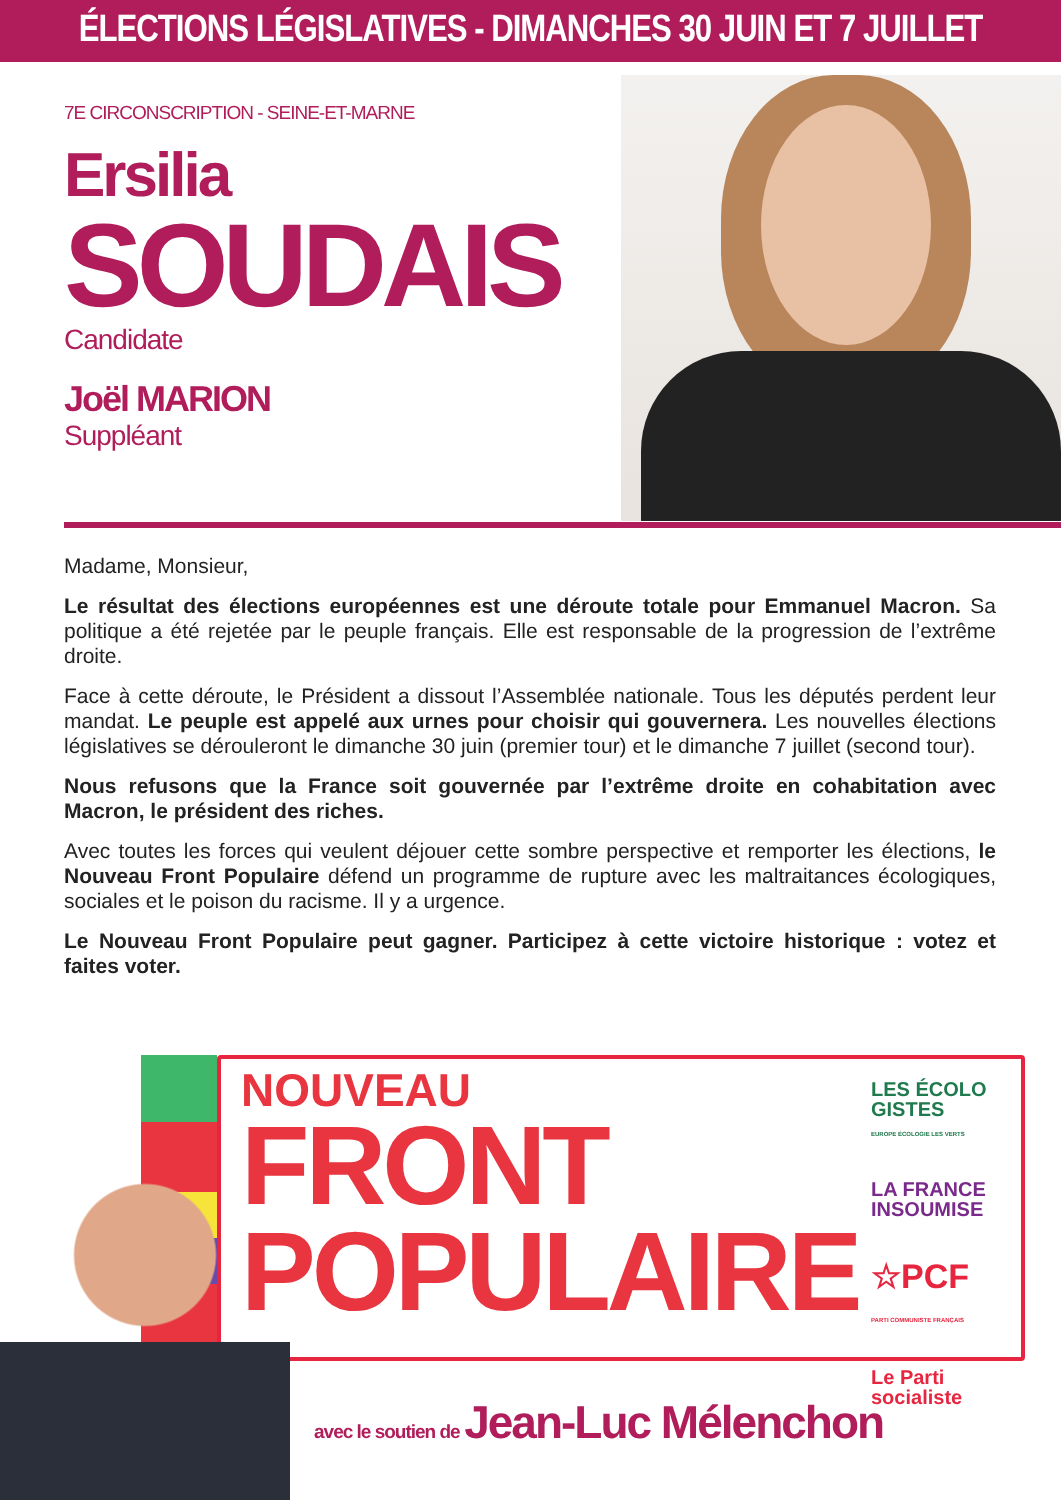ÉLECTIONS LÉGISLATIVES - DIMANCHES 30 JUIN ET 7 JUILLET
7E CIRCONSCRIPTION - SEINE-ET-MARNE
Ersilia
SOUDAIS
Candidate
Joël MARION
Suppléant
Madame, Monsieur,
Le résultat des élections européennes est une déroute totale pour Emmanuel Macron. Sa politique a été rejetée par le peuple français. Elle est responsable de la progression de l’extrême droite.
Face à cette déroute, le Président a dissout l’Assemblée nationale. Tous les députés perdent leur mandat. Le peuple est appelé aux urnes pour choisir qui gouvernera. Les nouvelles élections législatives se dérouleront le dimanche 30 juin (premier tour) et le dimanche 7 juillet (second tour).
Nous refusons que la France soit gouvernée par l’extrême droite en cohabitation avec Macron, le président des riches.
Avec toutes les forces qui veulent déjouer cette sombre perspective et remporter les élections, le Nouveau Front Populaire défend un programme de rupture avec les maltraitances écologiques, sociales et le poison du racisme. Il y a urgence.
Le Nouveau Front Populaire peut gagner. Participez à cette victoire historique : votez et faites voter.
NOUVEAU
FRONT
POPULAIRE
LES ÉCOLO GISTES
EUROPE ÉCOLOGIE LES VERTS
LA FRANCE INSOUMISE
☆PCF
PARTI COMMUNISTE FRANÇAIS
Le Parti socialiste
avec le soutien de Jean-Luc Mélenchon